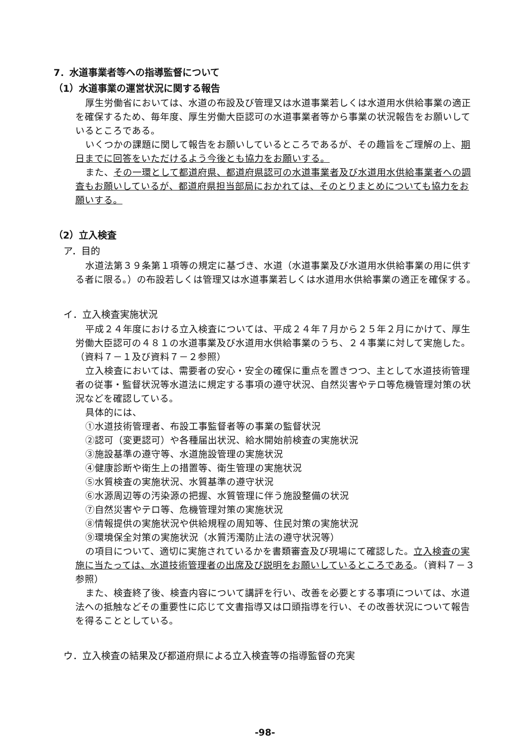7．水道事業者等への指導監督について
（1）水道事業の運営状況に関する報告
厚生労働省においては、水道の布設及び管理又は水道事業若しくは水道用水供給事業の適正を確保するため、毎年度、厚生労働大臣認可の水道事業者等から事業の状況報告をお願いしているところである。
いくつかの課題に関して報告をお願いしているところであるが、その趣旨をご理解の上、期日までに回答をいただけるよう今後とも協力をお願いする。
また、その一環として都道府県、都道府県認可の水道事業者及び水道用水供給事業者への調査もお願いしているが、都道府県担当部局におかれては、そのとりまとめについても協力をお願いする。
（2）立入検査
ア．目的
水道法第３９条第１項等の規定に基づき、水道（水道事業及び水道用水供給事業の用に供する者に限る。）の布設若しくは管理又は水道事業若しくは水道用水供給事業の適正を確保する。
イ．立入検査実施状況
平成２４年度における立入検査については、平成２４年７月から２５年２月にかけて、厚生労働大臣認可の４８１の水道事業及び水道用水供給事業のうち、２４事業に対して実施した。（資料７－１及び資料７－２参照）
立入検査においては、需要者の安心・安全の確保に重点を置きつつ、主として水道技術管理者の従事・監督状況等水道法に規定する事項の遵守状況、自然災害やテロ等危機管理対策の状況などを確認している。
具体的には、
①水道技術管理者、布設工事監督者等の事業の監督状況
②認可（変更認可）や各種届出状況、給水開始前検査の実施状況
③施設基準の遵守等、水道施設管理の実施状況
④健康診断や衛生上の措置等、衛生管理の実施状況
⑤水質検査の実施状況、水質基準の遵守状況
⑥水源周辺等の汚染源の把握、水質管理に伴う施設整備の状況
⑦自然災害やテロ等、危機管理対策の実施状況
⑧情報提供の実施状況や供給規程の周知等、住民対策の実施状況
⑨環境保全対策の実施状況（水質汚濁防止法の遵守状況等）
の項目について、適切に実施されているかを書類審査及び現場にて確認した。立入検査の実施に当たっては、水道技術管理者の出席及び説明をお願いしているところである。（資料７－３参照）
また、検査終了後、検査内容について講評を行い、改善を必要とする事項については、水道法への抵触などその重要性に応じて文書指導又は口頭指導を行い、その改善状況について報告を得ることとしている。
ウ．立入検査の結果及び都道府県による立入検査等の指導監督の充実
-98-